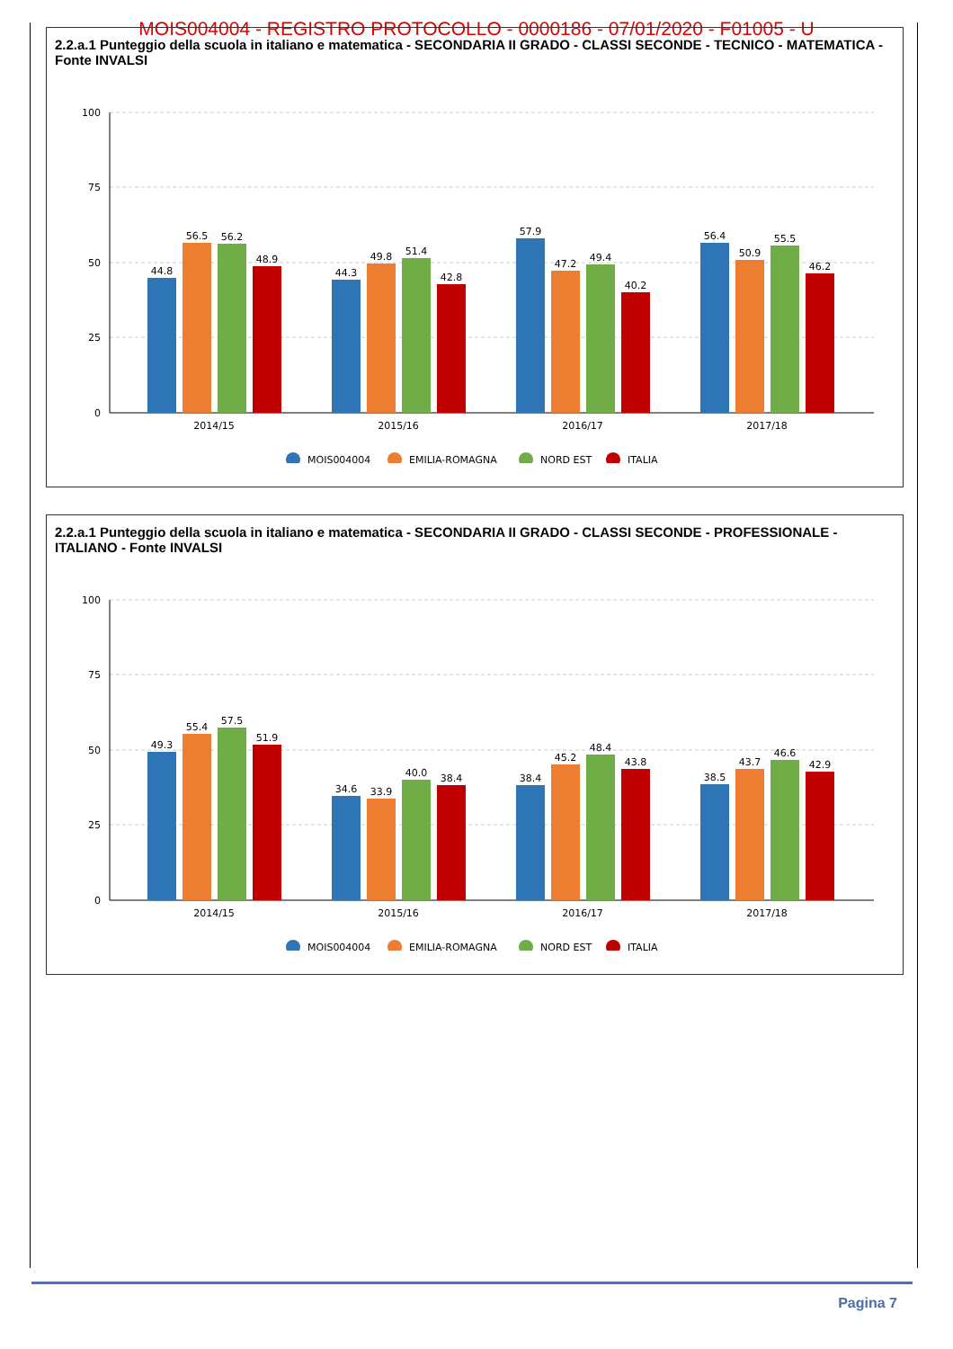MOIS004004 - REGISTRO PROTOCOLLO - 0000186 - 07/01/2020 - F01005 - U
2.2.a.1 Punteggio della scuola in italiano e matematica - SECONDARIA II GRADO - CLASSI SECONDE - TECNICO - MATEMATICA - Fonte INVALSI
100
75
50
25
0
44.8
56.5
56.2
48.9
44.3
49.8
51.4
42.8
57.9
47.2
49.4
40.2
56.4
50.9
55.5
46.2
2014/15
2015/16
2016/17
2017/18
MOIS004004
EMILIA-ROMAGNA
NORD EST
ITALIA
2.2.a.1 Punteggio della scuola in italiano e matematica - SECONDARIA II GRADO - CLASSI SECONDE - PROFESSIONALE - ITALIANO - Fonte INVALSI
100
75
50
25
0
49.3
55.4
57.5
51.9
34.6
33.9
40.0
38.4
38.4
45.2
48.4
43.8
38.5
43.7
46.6
42.9
2014/15
2015/16
2016/17
2017/18
MOIS004004
EMILIA-ROMAGNA
NORD EST
ITALIA
Pagina 7